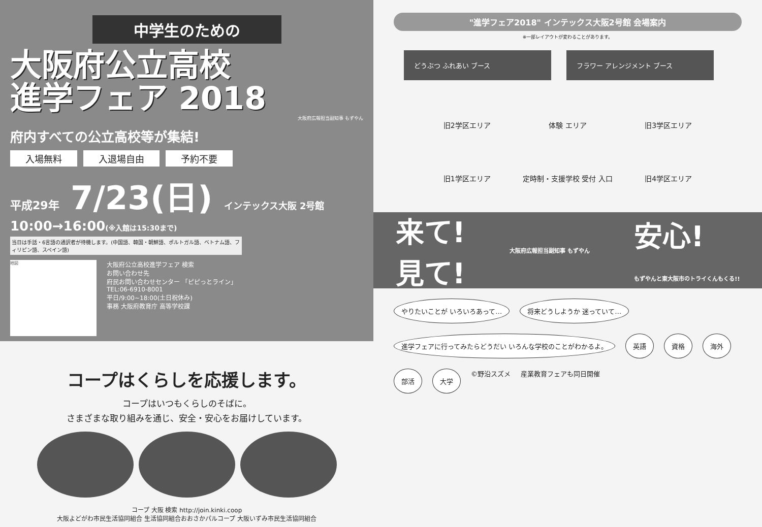中学生のための
大阪府公立高校
進学フェア 2018
大阪府広報担当副知事 もずやん
府内すべての公立高校等が集結!
入場無料 入退場自由 予約不要
平成29年 7/23(日) インテックス大阪 2号館
10:00→16:00(※入館は15:30まで)
当日は手話・6言語の通訳者が待機します。(中国語、韓国・朝鮮語、ポルトガル語、ベトナム語、フィリピン語、スペイン語)
地図
大阪府公立高校進学フェア 検索
お問い合わせ先
府民お問い合わせセンター 「ピピっとライン」
TEL:06-6910-8001
平日/9:00~18:00(土日祝休み)
事務 大阪府教育庁 高等学校課
コープはくらしを応援します。
コープはいつもくらしのそばに。
さまざまな取り組みを通じ、安全・安心をお届けしています。
コープ 大阪 検索 http://join.kinki.coop
大阪よどがわ市民生活協同組合 生活協同組合おおさかパルコープ 大阪いずみ市民生活協同組合
"進学フェア2018" インテックス大阪2号館 会場案内
※一部レイアウトが変わることがあります。
どうぶつ ふれあい ブース フラワー アレンジメント ブース
旧2学区エリア
体験 エリア
旧3学区エリア
旧1学区エリア
定時制・支援学校 受付 入口
旧4学区エリア
来て!
見て!
大阪府広報担当副知事 もずやん
安心!
もずやんと東大阪市のトライくんもくる!!
やりたいことが いろいろあって… 将来どうしようか 迷っていて… 進学フェアに行ってみたらどうだい いろんな学校のことがわかるよ。 英語 資格 海外 部活 大学
©野沿スズメ
産業教育フェアも同日開催